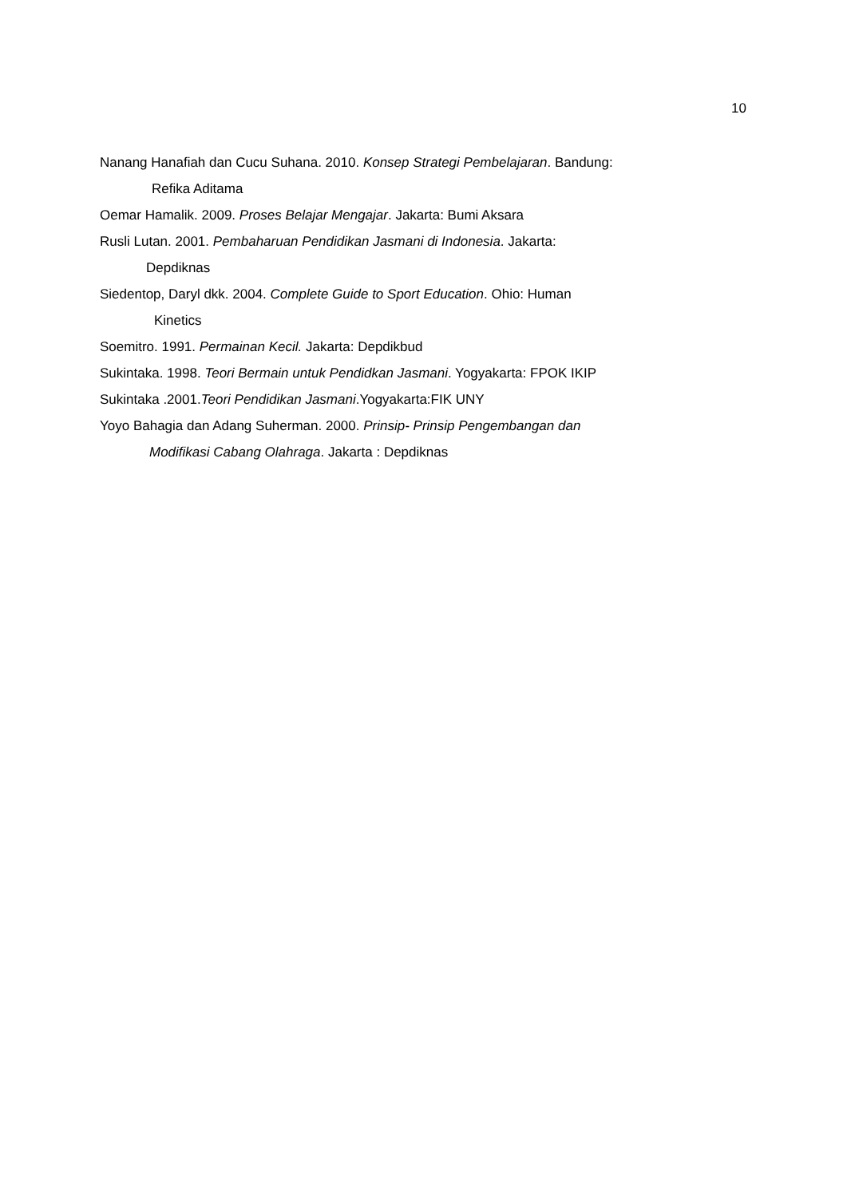10
Nanang Hanafiah dan Cucu Suhana. 2010. Konsep Strategi Pembelajaran. Bandung:
Refika Aditama
Oemar Hamalik. 2009. Proses Belajar Mengajar. Jakarta: Bumi Aksara
Rusli Lutan. 2001. Pembaharuan Pendidikan Jasmani di Indonesia. Jakarta:
Depdiknas
Siedentop, Daryl dkk. 2004. Complete Guide to Sport Education. Ohio: Human
Kinetics
Soemitro. 1991. Permainan Kecil. Jakarta: Depdikbud
Sukintaka. 1998. Teori Bermain untuk Pendidkan Jasmani. Yogyakarta: FPOK IKIP
Sukintaka .2001.Teori Pendidikan Jasmani.Yogyakarta:FIK UNY
Yoyo Bahagia dan Adang Suherman. 2000. Prinsip- Prinsip Pengembangan dan
Modifikasi Cabang Olahraga. Jakarta : Depdiknas